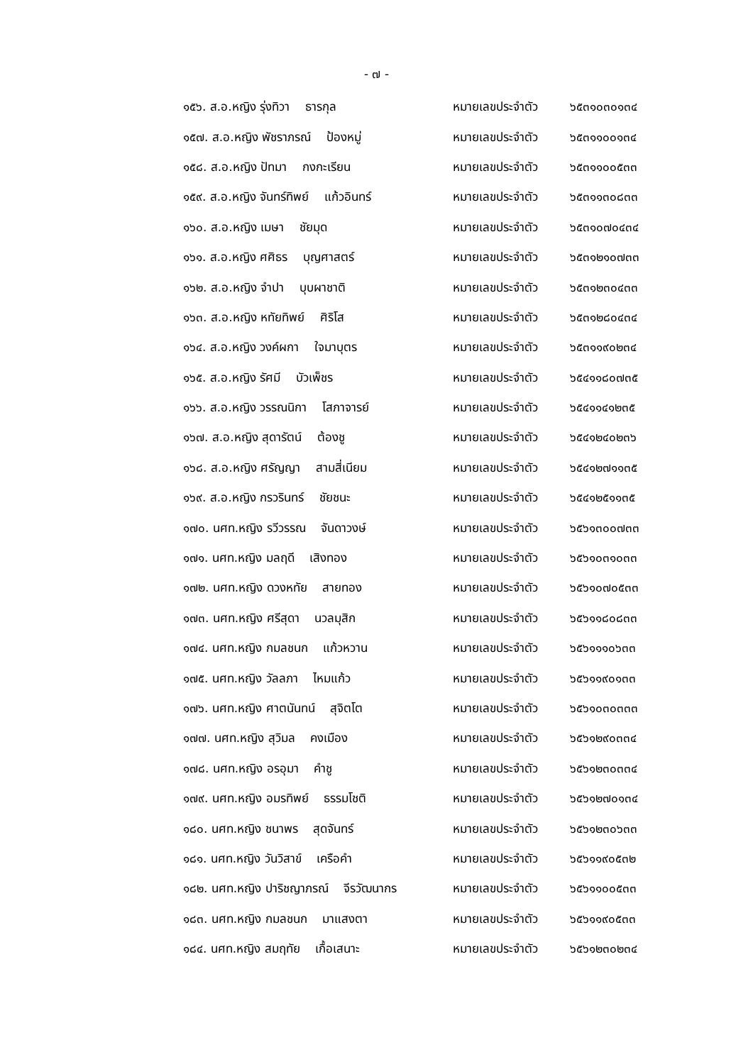- ๗ -
| ๑๕๖. ส.อ.หญิง รุ่งทิวา ธารกุล | หมายเลขประจำตัว | ๖๕๓๑๐๓๐๑๓๔ |
| ๑๕๗. ส.อ.หญิง พัชราภรณ์ ป้องหมู่ | หมายเลขประจำตัว | ๖๕๓๑๑๐๐๑๓๔ |
| ๑๕๘. ส.อ.หญิง ปัทมา กงกะเรียน | หมายเลขประจำตัว | ๖๕๓๑๑๐๐๕๓๓ |
| ๑๕๙. ส.อ.หญิง จันทร์ทิพย์ แก้วอินทร์ | หมายเลขประจำตัว | ๖๕๓๑๑๓๐๘๓๓ |
| ๑๖๐. ส.อ.หญิง เมษา ชัยมุด | หมายเลขประจำตัว | ๖๕๓๑๐๗๐๔๓๔ |
| ๑๖๑. ส.อ.หญิง ศศิธร บุญศาสตร์ | หมายเลขประจำตัว | ๖๕๓๑๒๑๐๗๓๓ |
| ๑๖๒. ส.อ.หญิง จำปา บุบผาชาติ | หมายเลขประจำตัว | ๖๕๓๑๒๓๐๔๓๓ |
| ๑๖๓. ส.อ.หญิง หทัยทิพย์ ศิริโส | หมายเลขประจำตัว | ๖๕๓๑๒๘๐๔๓๔ |
| ๑๖๔. ส.อ.หญิง วงค์ผกา ใจมาบุตร | หมายเลขประจำตัว | ๖๕๓๑๑๙๐๒๓๔ |
| ๑๖๕. ส.อ.หญิง รัศมี บัวเพ็ชร | หมายเลขประจำตัว | ๖๕๔๑๑๘๐๗๓๕ |
| ๑๖๖. ส.อ.หญิง วรรณนิกา โสภาจารย์ | หมายเลขประจำตัว | ๖๕๔๑๑๔๑๒๓๕ |
| ๑๖๗. ส.อ.หญิง สุดารัตน์ ต้องชู | หมายเลขประจำตัว | ๖๕๔๑๒๔๐๒๓๖ |
| ๑๖๘. ส.อ.หญิง ศรัญญา สามสี่เนียม | หมายเลขประจำตัว | ๖๕๔๑๒๗๑๑๓๕ |
| ๑๖๙. ส.อ.หญิง กรวรินทร์ ชัยชนะ | หมายเลขประจำตัว | ๖๕๔๑๒๕๑๑๓๕ |
| ๑๗๐. นศท.หญิง รวีวรรณ จันดาวงษ์ | หมายเลขประจำตัว | ๖๕๖๑๓๐๐๗๓๓ |
| ๑๗๑. นศท.หญิง มลฤดี เสิงทอง | หมายเลขประจำตัว | ๖๕๖๑๐๓๑๐๓๓ |
| ๑๗๒. นศท.หญิง ดวงหทัย สายทอง | หมายเลขประจำตัว | ๖๕๖๑๐๗๐๕๓๓ |
| ๑๗๓. นศท.หญิง ศรีสุดา นวลมุสิก | หมายเลขประจำตัว | ๖๕๖๑๑๘๐๘๓๓ |
| ๑๗๔. นศท.หญิง กมลชนก แก้วหวาน | หมายเลขประจำตัว | ๖๕๖๑๑๑๐๖๓๓ |
| ๑๗๕. นศท.หญิง วัลลภา ไหมแก้ว | หมายเลขประจำตัว | ๖๕๖๑๑๙๐๑๓๓ |
| ๑๗๖. นศท.หญิง ศาตนันทน์ สุจิตโต | หมายเลขประจำตัว | ๖๕๖๑๐๓๐๓๓๓ |
| ๑๗๗. นศท.หญิง สุวิมล คงเมือง | หมายเลขประจำตัว | ๖๕๖๑๒๙๐๓๓๔ |
| ๑๗๘. นศท.หญิง อรอุมา คำชู | หมายเลขประจำตัว | ๖๕๖๑๒๓๐๓๓๔ |
| ๑๗๙. นศท.หญิง อมรทิพย์ ธรรมโชติ | หมายเลขประจำตัว | ๖๕๖๑๒๗๐๑๓๔ |
| ๑๘๐. นศท.หญิง ชนาพร สุดจันทร์ | หมายเลขประจำตัว | ๖๕๖๑๒๓๐๖๓๓ |
| ๑๘๑. นศท.หญิง วันวิสาข์ เครือคำ | หมายเลขประจำตัว | ๖๕๖๑๑๙๐๕๓๒ |
| ๑๘๒. นศท.หญิง ปาริชญาภรณ์ จีรวัฒนากร | หมายเลขประจำตัว | ๖๕๖๑๑๐๐๕๓๓ |
| ๑๘๓. นศท.หญิง กมลชนก มาแสงตา | หมายเลขประจำตัว | ๖๕๖๑๑๙๐๕๓๓ |
| ๑๘๔. นศท.หญิง สมฤทัย เกื้อเสนาะ | หมายเลขประจำตัว | ๖๕๖๑๒๓๐๒๓๔ |